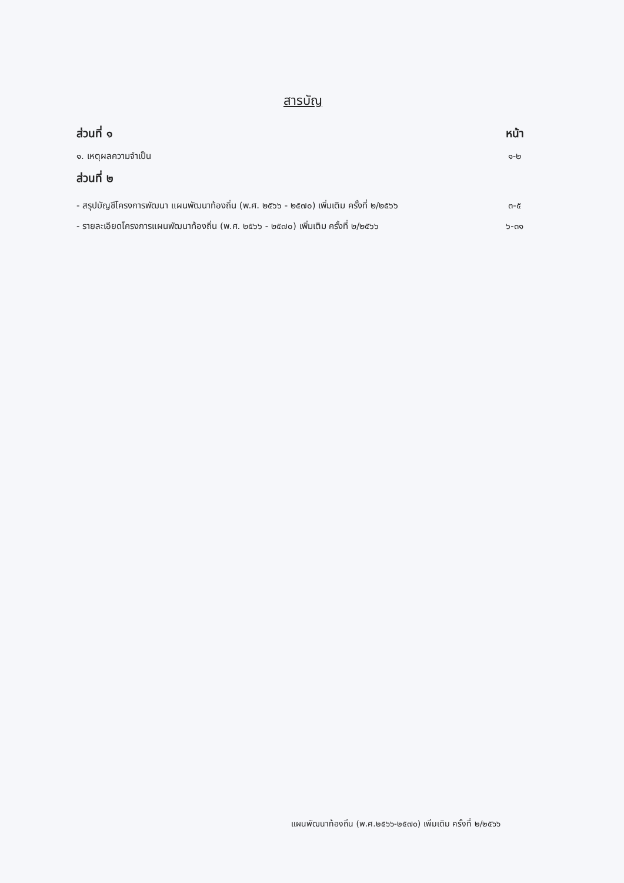สารบัญ
ส่วนที่ ๑ หน้า
๑. เหตุผลความจำเป็น ๑-๒
ส่วนที่ ๒
- สรุปบัญชีโครงการพัฒนา แผนพัฒนาท้องถิ่น (พ.ศ. ๒๕๖๖ - ๒๕๗๐) เพิ่มเติม ครั้งที่ ๒/๒๕๖๖ ๓-๕
- รายละเอียดโครงการแผนพัฒนาท้องถิ่น (พ.ศ. ๒๕๖๖ - ๒๕๗๐) เพิ่มเติม ครั้งที่ ๒/๒๕๖๖ ๖-๓๑
แผนพัฒนาท้องถิ่น (พ.ศ.๒๕๖๖-๒๕๗๐) เพิ่มเติม ครั้งที่ ๒/๒๕๖๖